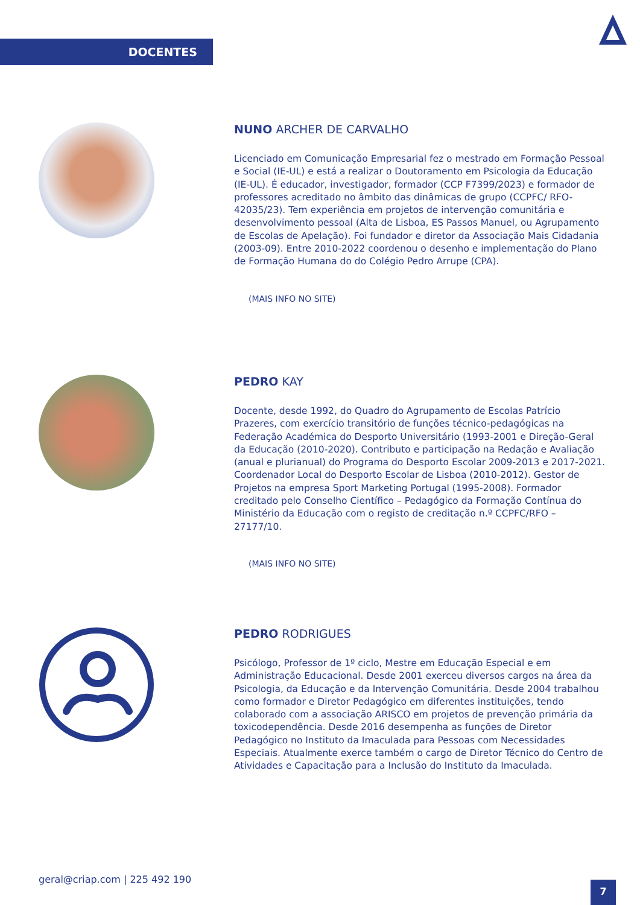DOCENTES
NUNO ARCHER DE CARVALHO
Licenciado em Comunicação Empresarial fez o mestrado em Formação Pessoal e Social (IE-UL) e está a realizar o Doutoramento em Psicologia da Educação (IE-UL). É educador, investigador, formador (CCP F7399/2023) e formador de professores acreditado no âmbito das dinâmicas de grupo (CCPFC/ RFO-42035/23). Tem experiência em projetos de intervenção comunitária e desenvolvimento pessoal (Alta de Lisboa, ES Passos Manuel, ou Agrupamento de Escolas de Apelação). Foi fundador e diretor da Associação Mais Cidadania (2003-09). Entre 2010-2022 coordenou o desenho e implementação do Plano de Formação Humana do do Colégio Pedro Arrupe (CPA).
(MAIS INFO NO SITE)
PEDRO KAY
Docente, desde 1992, do Quadro do Agrupamento de Escolas Patrício Prazeres, com exercício transitório de funções técnico-pedagógicas na Federação Académica do Desporto Universitário (1993-2001 e Direção-Geral da Educação (2010-2020). Contributo e participação na Redação e Avaliação (anual e plurianual) do Programa do Desporto Escolar 2009-2013 e 2017-2021. Coordenador Local do Desporto Escolar de Lisboa (2010-2012). Gestor de Projetos na empresa Sport Marketing Portugal (1995-2008). Formador creditado pelo Conselho Científico – Pedagógico da Formação Contínua do Ministério da Educação com o registo de creditação n.º CCPFC/RFO – 27177/10.
(MAIS INFO NO SITE)
PEDRO RODRIGUES
Psicólogo, Professor de 1º ciclo, Mestre em Educação Especial e em Administração Educacional. Desde 2001 exerceu diversos cargos na área da Psicologia, da Educação e da Intervenção Comunitária. Desde 2004 trabalhou como formador e Diretor Pedagógico em diferentes instituições, tendo colaborado com a associação ARISCO em projetos de prevenção primária da toxicodependência. Desde 2016 desempenha as funções de Diretor Pedagógico no Instituto da Imaculada para Pessoas com Necessidades Especiais. Atualmente exerce também o cargo de Diretor Técnico do Centro de Atividades e Capacitação para a Inclusão do Instituto da Imaculada.
geral@criap.com | 225 492 190
7